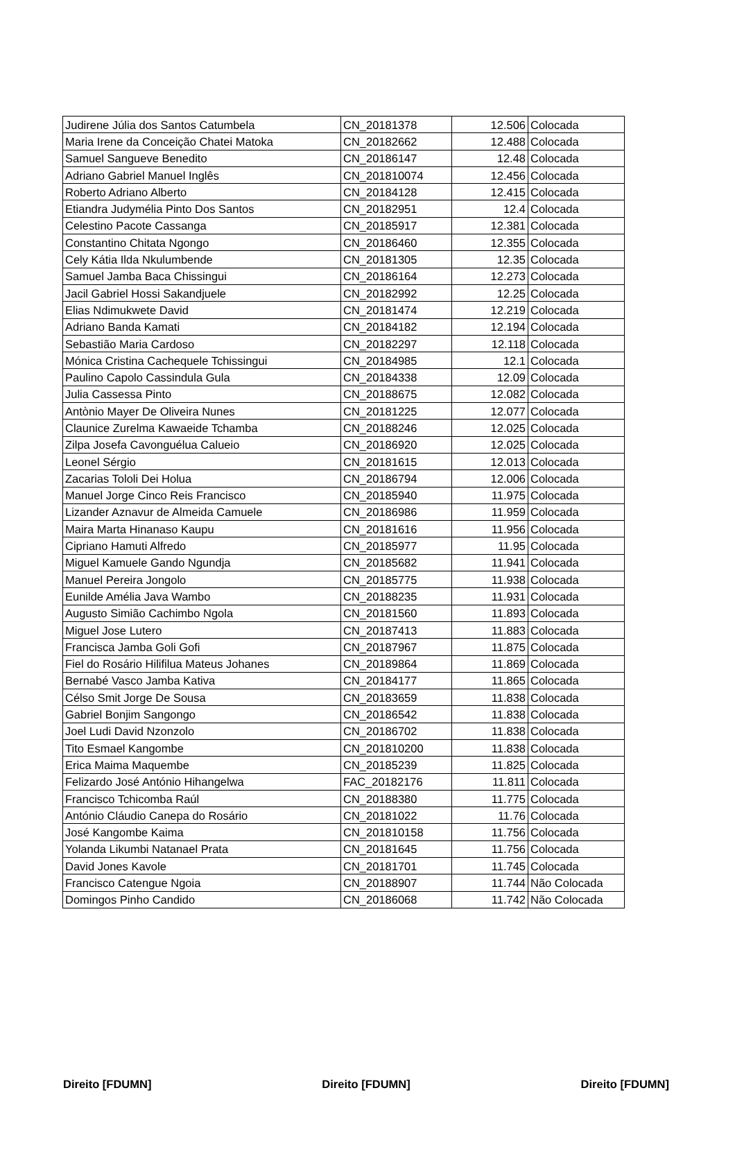| Judirene Júlia dos Santos Catumbela | CN_20181378 | 12.506 | Colocada |
| Maria Irene da Conceição Chatei Matoka | CN_20182662 | 12.488 | Colocada |
| Samuel Sangueve Benedito | CN_20186147 | 12.48 | Colocada |
| Adriano Gabriel Manuel Inglês | CN_201810074 | 12.456 | Colocada |
| Roberto Adriano Alberto | CN_20184128 | 12.415 | Colocada |
| Etiandra Judymélia Pinto Dos Santos | CN_20182951 | 12.4 | Colocada |
| Celestino Pacote Cassanga | CN_20185917 | 12.381 | Colocada |
| Constantino Chitata Ngongo | CN_20186460 | 12.355 | Colocada |
| Cely Kátia Ilda Nkulumbende | CN_20181305 | 12.35 | Colocada |
| Samuel Jamba Baca Chissingui | CN_20186164 | 12.273 | Colocada |
| Jacil Gabriel Hossi Sakandjuele | CN_20182992 | 12.25 | Colocada |
| Elias Ndimukwete David | CN_20181474 | 12.219 | Colocada |
| Adriano Banda Kamati | CN_20184182 | 12.194 | Colocada |
| Sebastião Maria Cardoso | CN_20182297 | 12.118 | Colocada |
| Mónica Cristina Cachequele Tchissingui | CN_20184985 | 12.1 | Colocada |
| Paulino Capolo Cassindula Gula | CN_20184338 | 12.09 | Colocada |
| Julia Cassessa Pinto | CN_20188675 | 12.082 | Colocada |
| Antònio Mayer De Oliveira Nunes | CN_20181225 | 12.077 | Colocada |
| Claunice Zurelma Kawaeide Tchamba | CN_20188246 | 12.025 | Colocada |
| Zilpa Josefa Cavonguélua Calueio | CN_20186920 | 12.025 | Colocada |
| Leonel Sérgio | CN_20181615 | 12.013 | Colocada |
| Zacarias Tololi Dei Holua | CN_20186794 | 12.006 | Colocada |
| Manuel Jorge Cinco Reis Francisco | CN_20185940 | 11.975 | Colocada |
| Lizander Aznavur de Almeida Camuele | CN_20186986 | 11.959 | Colocada |
| Maira Marta Hinanaso Kaupu | CN_20181616 | 11.956 | Colocada |
| Cipriano Hamuti Alfredo | CN_20185977 | 11.95 | Colocada |
| Miguel Kamuele Gando Ngundja | CN_20185682 | 11.941 | Colocada |
| Manuel Pereira Jongolo | CN_20185775 | 11.938 | Colocada |
| Eunilde Amélia Java Wambo | CN_20188235 | 11.931 | Colocada |
| Augusto Simião Cachimbo Ngola | CN_20181560 | 11.893 | Colocada |
| Miguel Jose Lutero | CN_20187413 | 11.883 | Colocada |
| Francisca Jamba Goli Gofi | CN_20187967 | 11.875 | Colocada |
| Fiel do Rosário Hilifilua Mateus Johanes | CN_20189864 | 11.869 | Colocada |
| Bernabé Vasco Jamba Kativa | CN_20184177 | 11.865 | Colocada |
| Célso Smit Jorge De Sousa | CN_20183659 | 11.838 | Colocada |
| Gabriel Bonjim Sangongo | CN_20186542 | 11.838 | Colocada |
| Joel Ludi David Nzonzolo | CN_20186702 | 11.838 | Colocada |
| Tito Esmael Kangombe | CN_201810200 | 11.838 | Colocada |
| Erica Maima Maquembe | CN_20185239 | 11.825 | Colocada |
| Felizardo José António Hihangelwa | FAC_20182176 | 11.811 | Colocada |
| Francisco Tchicomba Raúl | CN_20188380 | 11.775 | Colocada |
| António Cláudio Canepa do Rosário | CN_20181022 | 11.76 | Colocada |
| José Kangombe Kaima | CN_201810158 | 11.756 | Colocada |
| Yolanda Likumbi Natanael Prata | CN_20181645 | 11.756 | Colocada |
| David Jones Kavole | CN_20181701 | 11.745 | Colocada |
| Francisco Catengue Ngoia | CN_20188907 | 11.744 | Não Colocada |
| Domingos Pinho Candido | CN_20186068 | 11.742 | Não Colocada |
Direito [FDUMN] Direito [FDUMN] Direito [FDUMN]